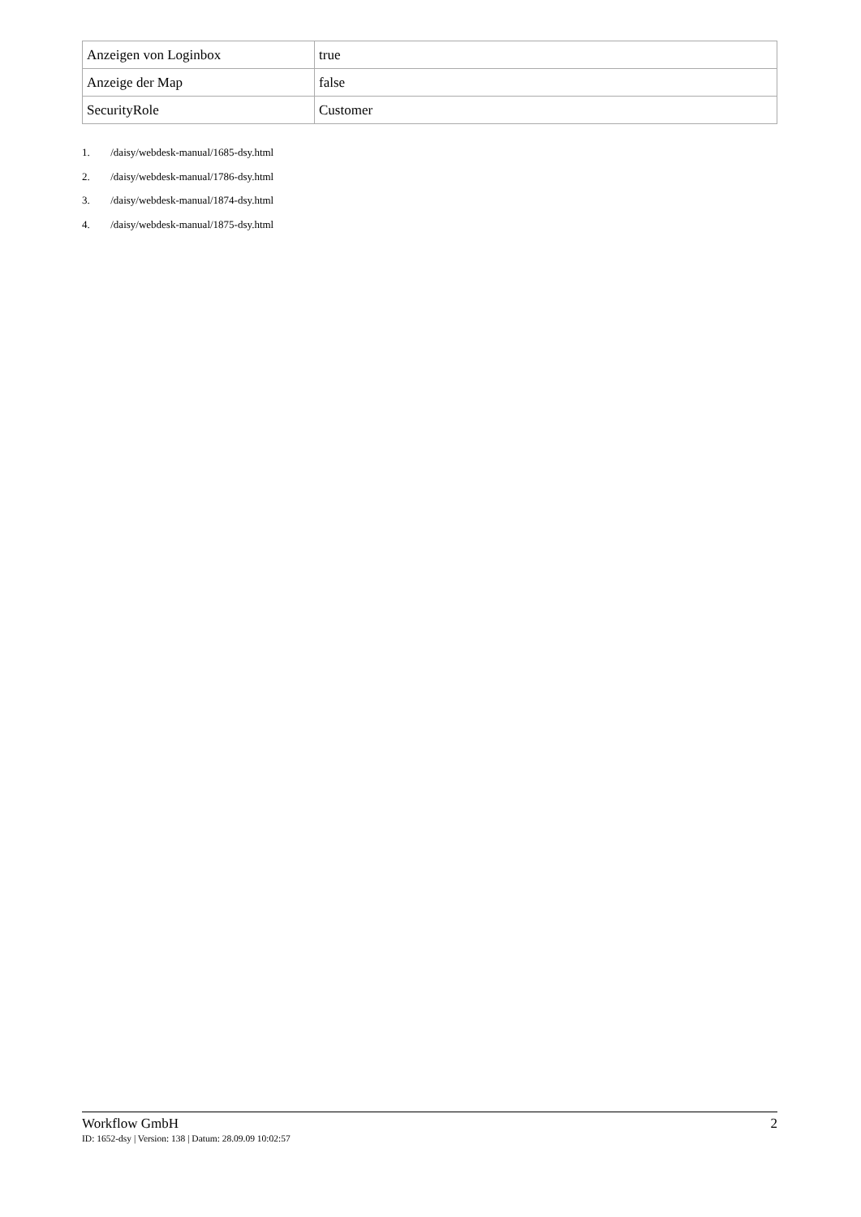| Anzeigen von Loginbox | true |
| Anzeige der Map | false |
| SecurityRole | Customer |
1. /daisy/webdesk-manual/1685-dsy.html
2. /daisy/webdesk-manual/1786-dsy.html
3. /daisy/webdesk-manual/1874-dsy.html
4. /daisy/webdesk-manual/1875-dsy.html
Workflow GmbH 2
ID: 1652-dsy | Version: 138 | Datum: 28.09.09 10:02:57